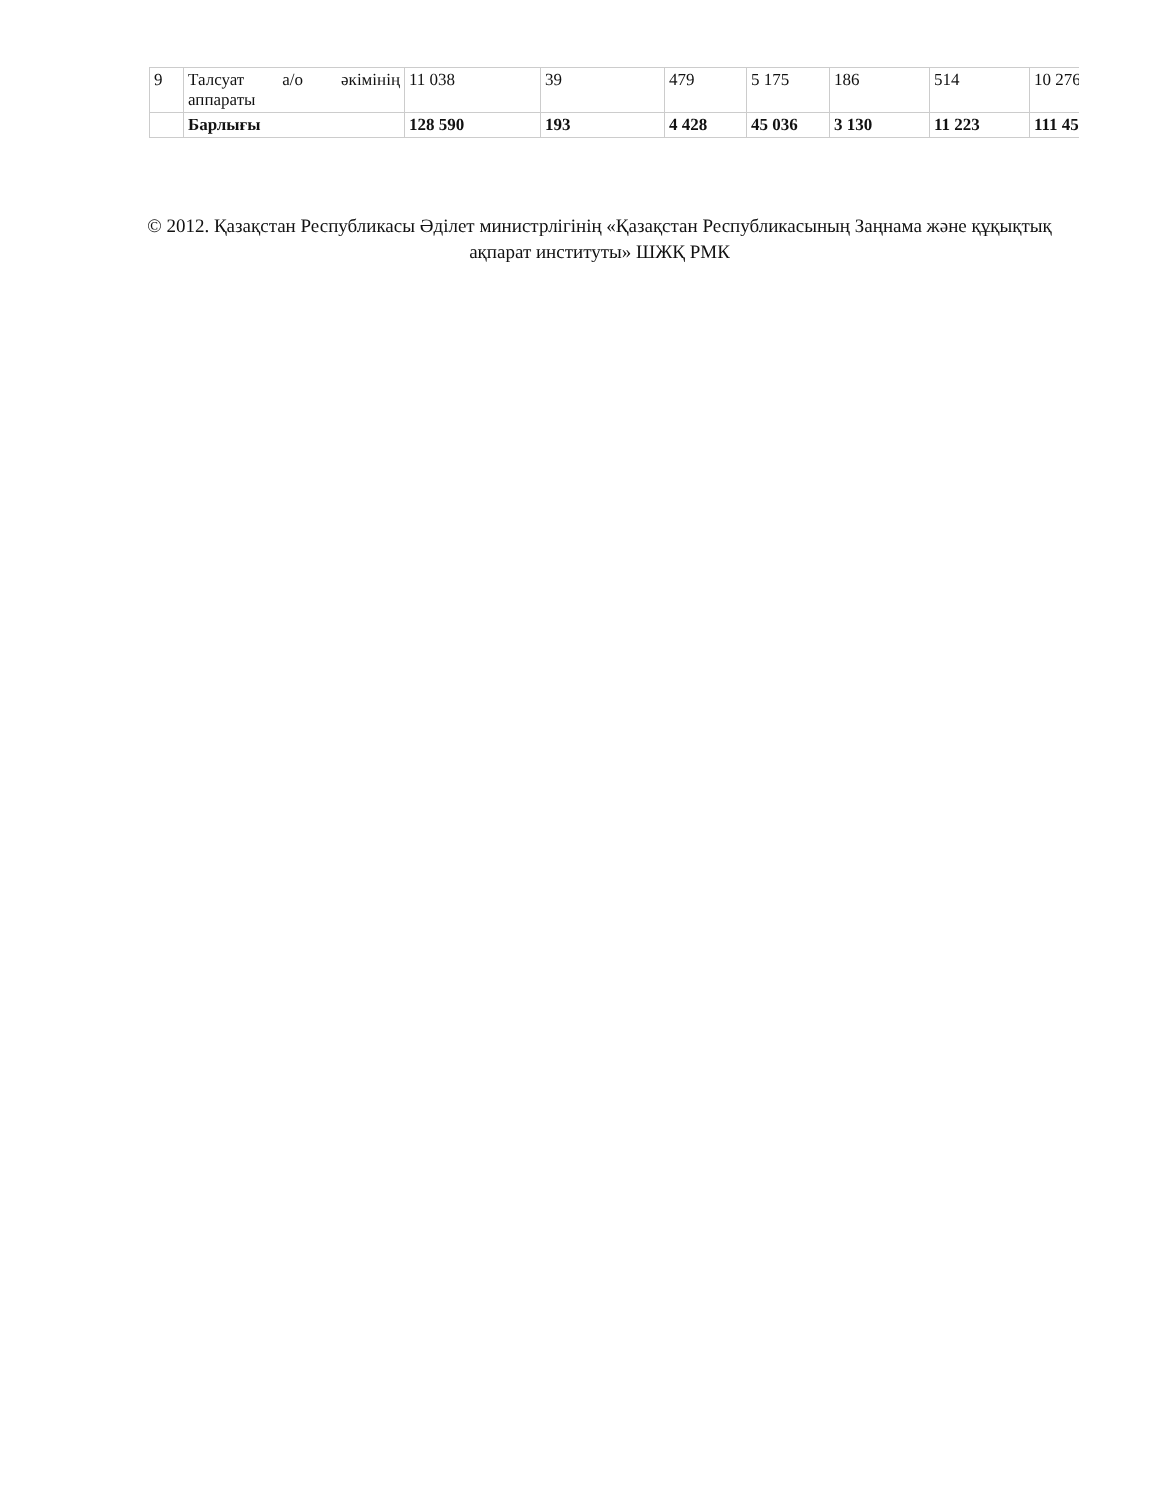| 9 | Талсуат а/о әкімінің аппараты | 11 038 | 39 | 479 | 5 175 | 186 | 514 | 10 276 |
| | Барлығы | 128 590 | 193 | 4 428 | 45 036 | 3 130 | 11 223 | 111 45 |
© 2012. Қазақстан Республикасы Әділет министрлігінің «Қазақстан Республикасының Заңнама және құқықтық ақпарат институты» ШЖҚ РМК